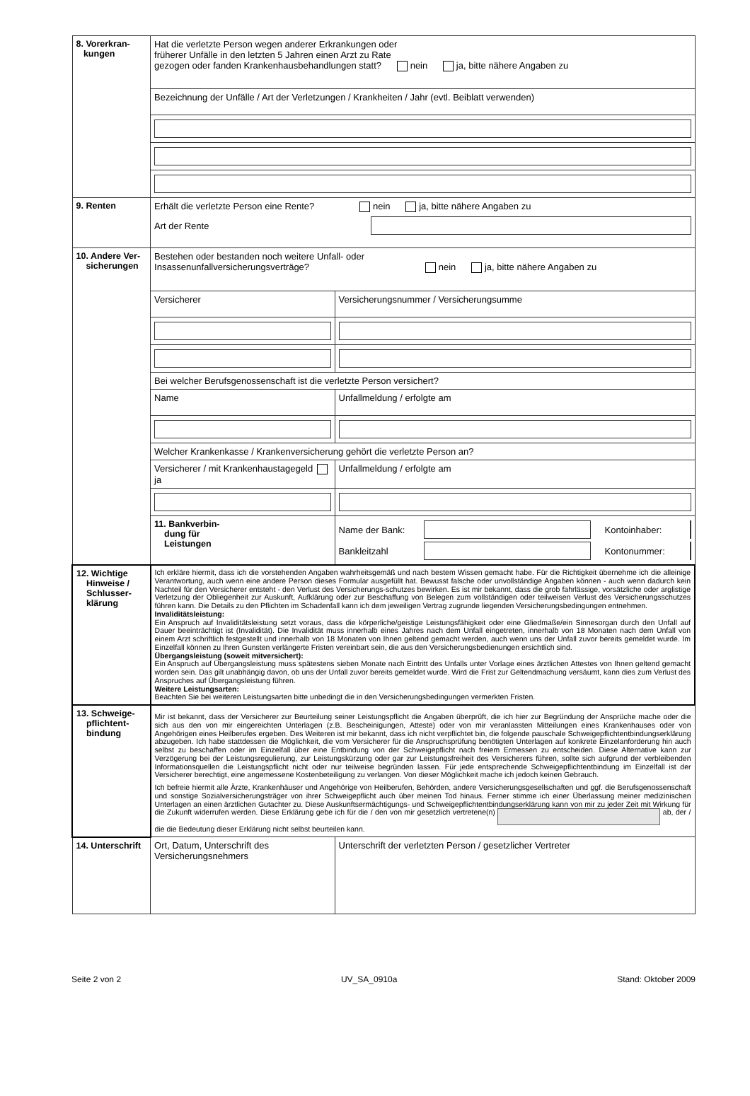| 8. Vorerkran- kungen | Hat die verletzte Person wegen anderer Erkrankungen oder früherer Unfälle in den letzten 5 Jahren einen Arzt zu Rate gezogen oder fanden Krankenhausbehandlungen statt? nein ja, bitte nähere Angaben zu | |
| | Bezeichnung der Unfälle / Art der Verletzungen / Krankheiten / Jahr (evtl. Beiblatt verwenden) | |
| 9. Renten | Erhält die verletzte Person eine Rente? nein ja, bitte nähere Angaben zu Art der Rente | |
| 10. Andere Ver- sicherungen | Bestehen oder bestanden noch weitere Unfall- oder Insassenunfallversicherungsverträge? nein ja, bitte nähere Angaben zu | |
| | Versicherer | Versicherungsnummer / Versicherungsumme |
| | Bei welcher Berufsgenossenschaft ist die verletzte Person versichert? | |
| | Name | Unfallmeldung / erfolgte am |
| | Welcher Krankenkasse / Krankenversicherung gehört die verletzte Person an? | |
| | Versicherer / mit Krankenhaustagegeld ja | Unfallmeldung / erfolgte am |
| | 11. Bankverbin- dung für Leistungen | Name der Bank: Kontoinhaber: Bankleitzahl Kontonummer: |
| 12. Wichtige Hinweise / Schlusser- klärung | Ich erkläre hiermit, dass ich die vorstehenden Angaben wahrheitsgemäß und nach bestem Wissen gemacht habe. Für die Richtigkeit übernehme ich die alleinige Verantwortung, auch wenn eine andere Person dieses Formular ausgefüllt hat. Bewusst falsche oder unvollständige Angaben können - auch wenn dadurch kein Nachteil für den Versicherer entsteht - den Verlust des Versicherungs-schutzes bewirken. Es ist mir bekannt, dass die grob fahrlässige, vorsätzliche oder arglistige Verletzung der Obliegenheit zur Auskunft, Aufklärung oder zur Beschaffung von Belegen zum vollständigen oder teilweisen Verlust des Versicherungsschutzes führen kann. Die Details zu den Pflichten im Schadenfall kann ich dem jeweiligen Vertrag zugrunde liegenden Versicherungsbedingungen entnehmen. Invaliditätsleistung: Ein Anspruch auf Invaliditätsleistung setzt voraus, dass die körperliche/geistige Leistungsfähigkeit oder eine Gliedmaße/ein Sinnesorgan durch den Unfall auf Dauer beeinträchtigt ist (Invalidität). Die Invalidität muss innerhalb eines Jahres nach dem Unfall eingetreten, innerhalb von 18 Monaten nach dem Unfall von einem Arzt schriftlich festgestellt und innerhalb von 18 Monaten von Ihnen geltend gemacht werden, auch wenn uns der Unfall zuvor bereits gemeldet wurde. Im Einzelfall können zu Ihren Gunsten verlängerte Fristen vereinbart sein, die aus den Versicherungsbedienungen ersichtlich sind. Übergangsleistung (soweit mitversichert): Ein Anspruch auf Übergangsleistung muss spätestens sieben Monate nach Eintritt des Unfalls unter Vorlage eines ärztlichen Attestes von Ihnen geltend gemacht worden sein. Das gilt unabhängig davon, ob uns der Unfall zuvor bereits gemeldet wurde. Wird die Frist zur Geltendmachung versäumt, kann dies zum Verlust des Anspruches auf Übergangsleistung führen. Weitere Leistungsarten: Beachten Sie bei weiteren Leistungsarten bitte unbedingt die in den Versicherungsbedingungen vermerkten Fristen. | |
| 13. Schweige- pflichtent- bindung | Mir ist bekannt, dass der Versicherer zur Beurteilung seiner Leistungspflicht die Angaben überprüft, die ich hier zur Begründung der Ansprüche mache oder die sich aus den von mir eingereichten Unterlagen (z.B. Bescheinigungen, Atteste) oder von mir veranlassten Mitteilungen eines Krankenhauses oder von Angehörigen eines Heilberufes ergeben. Des Weiteren ist mir bekannt, dass ich nicht verpflichtet bin, die folgende pauschale Schweigepflichtentbindungserklärung abzugeben. Ich habe stattdessen die Möglichkeit, die vom Versicherer für die Anspruchsprüfung benötigten Unterlagen auf konkrete Einzelanforderung hin auch selbst zu beschaffen oder im Einzelfall über eine Entbindung von der Schweigepflicht nach freiem Ermessen zu entscheiden. Diese Alternative kann zur Verzögerung bei der Leistungsregulierung, zur Leistungskürzung oder gar zur Leistungsfreiheit des Versicherers führen, sollte sich aufgrund der verbleibenden Informationsquellen die Leistungspflicht nicht oder nur teilweise begründen lassen. Für jede entsprechende Schweigepflichtentbindung im Einzelfall ist der Versicherer berechtigt, eine angemessene Kostenbeteiligung zu verlangen. Von dieser Möglichkeit mache ich jedoch keinen Gebrauch. Ich befreie hiermit alle Ärzte, Krankenhäuser und Angehörige von Heilberufen, Behörden, andere Versicherungsgesellschaften und ggf. die Berufsgenossenschaft und sonstige Sozialversicherungsträger von ihrer Schweigepflicht auch über meinen Tod hinaus. Ferner stimme ich einer Überlassung meiner medizinischen Unterlagen an einen ärztlichen Gutachter zu. Diese Auskunftsermächtigungs- und Schweigepflichtentbindungserklärung kann von mir zu jeder Zeit mit Wirkung für die Zukunft widerrufen werden. Diese Erklärung gebe ich für die / den von mir gesetzlich vertretene(n) ab, der / die die Bedeutung dieser Erklärung nicht selbst beurteilen kann. | |
| 14. Unterschrift | Ort, Datum, Unterschrift des Versicherungsnehmers | Unterschrift der verletzten Person / gesetzlicher Vertreter |
Seite 2 von 2 UV_SA_0910a Stand: Oktober 2009